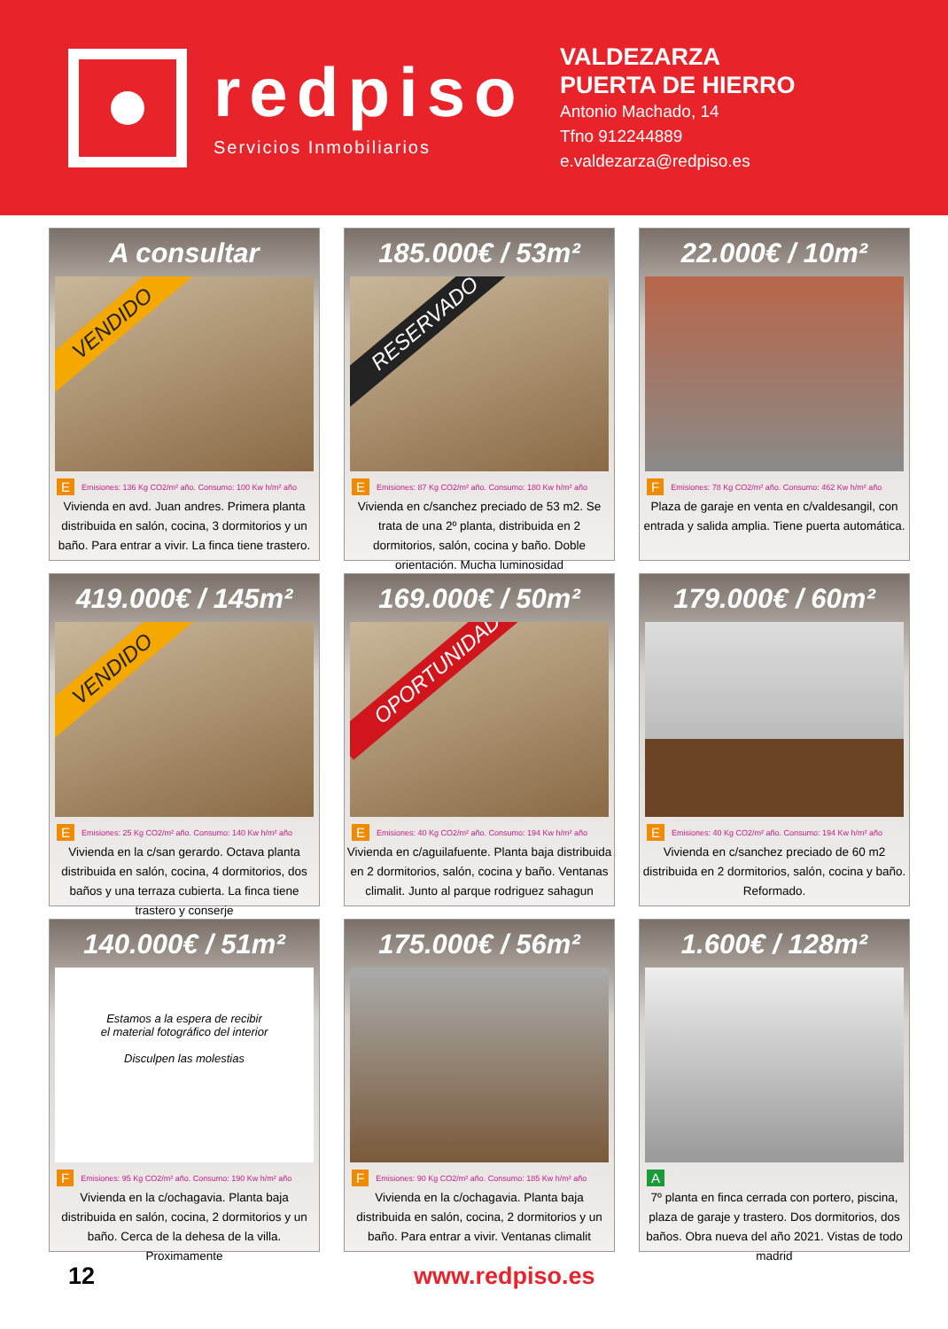redpiso
Servicios Inmobiliarios
VALDEZARZA
PUERTA DE HIERRO
Antonio Machado, 14
Tfno 912244889
e.valdezarza@redpiso.es
A consultar
VENDIDO
E Emisiones: 136 Kg CO2/m² año. Consumo: 100 Kw h/m² año
Vivienda en avd. Juan andres. Primera planta distribuida en salón, cocina, 3 dormitorios y un baño. Para entrar a vivir. La finca tiene trastero.
185.000€ / 53m²
RESERVADO
E Emisiones: 87 Kg CO2/m² año. Consumo: 180 Kw h/m² año
Vivienda en c/sanchez preciado de 53 m2. Se trata de una 2º planta, distribuida en 2 dormitorios, salón, cocina y baño. Doble orientación. Mucha luminosidad
22.000€ / 10m²
F Emisiones: 78 Kg CO2/m² año. Consumo: 462 Kw h/m² año
Plaza de garaje en venta en c/valdesangil, con entrada y salida amplia. Tiene puerta automática.
419.000€ / 145m²
VENDIDO
E Emisiones: 25 Kg CO2/m² año. Consumo: 140 Kw h/m² año
Vivienda en la c/san gerardo. Octava planta distribuida en salón, cocina, 4 dormitorios, dos baños y una terraza cubierta. La finca tiene trastero y conserje
169.000€ / 50m²
OPORTUNIDAD
E Emisiones: 40 Kg CO2/m² año. Consumo: 194 Kw h/m² año
Vivienda en c/aguilafuente. Planta baja distribuida en 2 dormitorios, salón, cocina y baño. Ventanas climalit. Junto al parque rodriguez sahagun
179.000€ / 60m²
E Emisiones: 40 Kg CO2/m² año. Consumo: 194 Kw h/m² año
Vivienda en c/sanchez preciado de 60 m2 distribuida en 2 dormitorios, salón, cocina y baño. Reformado.
140.000€ / 51m²
Estamos a la espera de recibir
el material fotográfico del interior
Disculpen las molestias
F Emisiones: 95 Kg CO2/m² año. Consumo: 190 Kw h/m² año
Vivienda en la c/ochagavia. Planta baja distribuida en salón, cocina, 2 dormitorios y un baño. Cerca de la dehesa de la villa. Proximamente
175.000€ / 56m²
F Emisiones: 90 Kg CO2/m² año. Consumo: 185 Kw h/m² año
Vivienda en la c/ochagavia. Planta baja distribuida en salón, cocina, 2 dormitorios y un baño. Para entrar a vivir. Ventanas climalit
1.600€ / 128m²
A
7º planta en finca cerrada con portero, piscina, plaza de garaje y trastero. Dos dormitorios, dos baños. Obra nueva del año 2021. Vistas de todo madrid
12 www.redpiso.es